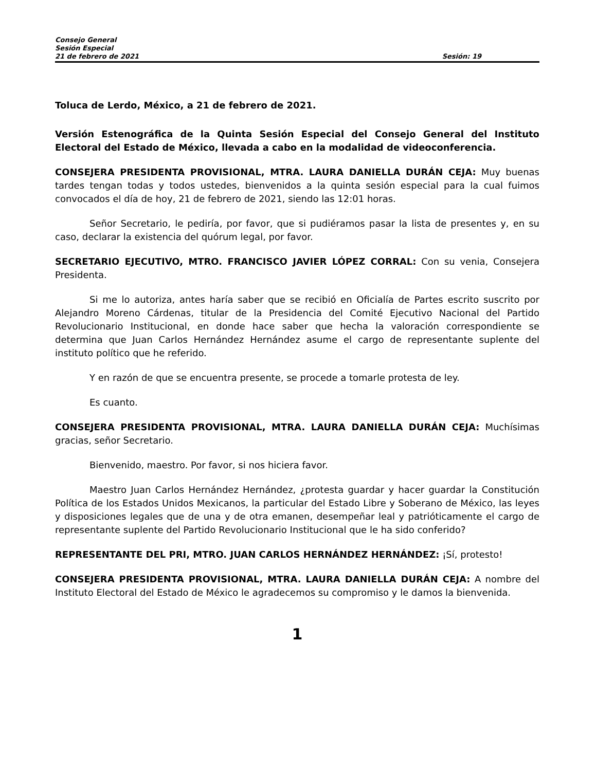Consejo General
Sesión Especial
21 de febrero de 2021 Sesión: 19
Toluca de Lerdo, México, a 21 de febrero de 2021.
Versión Estenográfica de la Quinta Sesión Especial del Consejo General del Instituto Electoral del Estado de México, llevada a cabo en la modalidad de videoconferencia.
CONSEJERA PRESIDENTA PROVISIONAL, MTRA. LAURA DANIELLA DURÁN CEJA: Muy buenas tardes tengan todas y todos ustedes, bienvenidos a la quinta sesión especial para la cual fuimos convocados el día de hoy, 21 de febrero de 2021, siendo las 12:01 horas.
Señor Secretario, le pediría, por favor, que si pudiéramos pasar la lista de presentes y, en su caso, declarar la existencia del quórum legal, por favor.
SECRETARIO EJECUTIVO, MTRO. FRANCISCO JAVIER LÓPEZ CORRAL: Con su venia, Consejera Presidenta.
Si me lo autoriza, antes haría saber que se recibió en Oficialía de Partes escrito suscrito por Alejandro Moreno Cárdenas, titular de la Presidencia del Comité Ejecutivo Nacional del Partido Revolucionario Institucional, en donde hace saber que hecha la valoración correspondiente se determina que Juan Carlos Hernández Hernández asume el cargo de representante suplente del instituto político que he referido.
Y en razón de que se encuentra presente, se procede a tomarle protesta de ley.
Es cuanto.
CONSEJERA PRESIDENTA PROVISIONAL, MTRA. LAURA DANIELLA DURÁN CEJA: Muchísimas gracias, señor Secretario.
Bienvenido, maestro. Por favor, si nos hiciera favor.
Maestro Juan Carlos Hernández Hernández, ¿protesta guardar y hacer guardar la Constitución Política de los Estados Unidos Mexicanos, la particular del Estado Libre y Soberano de México, las leyes y disposiciones legales que de una y de otra emanen, desempeñar leal y patrióticamente el cargo de representante suplente del Partido Revolucionario Institucional que le ha sido conferido?
REPRESENTANTE DEL PRI, MTRO. JUAN CARLOS HERNÁNDEZ HERNÁNDEZ: ¡Sí, protesto!
CONSEJERA PRESIDENTA PROVISIONAL, MTRA. LAURA DANIELLA DURÁN CEJA: A nombre del Instituto Electoral del Estado de México le agradecemos su compromiso y le damos la bienvenida.
1